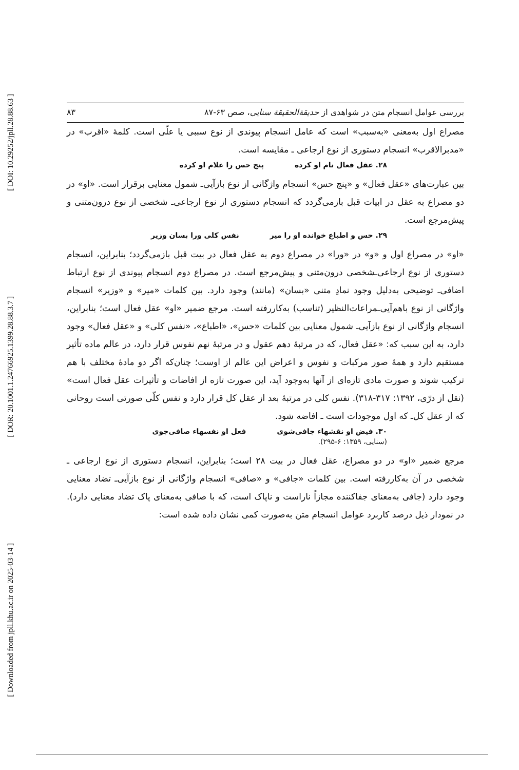[ DOI: 10.29252/jpll.28.88.63 ]
[ DOR: 20.1001.1.24766925.1399.28.88.3.7 ]
[ Downloaded from jpll.khu.ac.ir on 2025-03-14 ]
بررسی عوامل انسجام متن در شواهدی از حدیقة‌الحقیقة سنایی، صص ۶۳-۸۷ ۸۳
مصراع اول به‌معنی «به‌سبب» است که عامل انسجام پیوندی از نوع سببی یا علّی است. کلمهٔ «اقرب» در «مدبرالاقرب» انسجام دستوری از نوع ارجاعی ـ مقایسه است.
۲۸. عقل فعال نام او کرده پنج حس را غلام او کرده
بین عبارت‌های «عقل فعال» و «پنج حس» انسجام واژگانی از نوع بازآیی‌ـ شمول معنایی برقرار است. «او» در دو مصراع به عقل در ابیات قبل بازمی‌گردد که انسجام دستوری از نوع ارجاعی‌ـ شخصی از نوع درون‌متنی و پیش‌مرجع است.
۲۹. حس و اطباع خوانده او را میر نفس کلی ورا بسان وزیر
«او» در مصراع اول و «و» در «ورا» در مصراع دوم به عقل فعال در بیت قبل بازمی‌گردد؛ بنابراین، انسجام دستوری از نوع ارجاعی‌ـشخصی درون‌متنی و پیش‌مرجع است. در مصراع دوم انسجام پیوندی از نوع ارتباط اضافی‌ـ توضیحی به‌دلیل وجود نمادِ متنی «بسان» (مانند) وجود دارد. بین کلمات «میر» و «وزیر» انسجام واژگانی از نوع باهم‌آیی‌ـمراعات‌النظیر (تناسب) به‌کاررفته است. مرجع ضمیر «او» عقل فعال است؛ بنابراین، انسجام واژگانی از نوع بازآیی‌ـ شمول معنایی بین کلمات «حس»، «اطباع»، «نفس کلی» و «عقل فعال» وجود دارد، به این سبب که: «عقل فعال، که در مرتبهٔ دهم عقول و در مرتبهٔ نهم نفوس قرار دارد، در عالم ماده تأثیر مستقیم دارد و همهٔ صور مرکبات و نفوس و اعراض این عالم از اوست؛ چنان‌که اگر دو مادهٔ مختلف با هم ترکیب شوند و صورت مادی تازه‌ای از آنها به‌وجود آید، این صورت تازه از افاضات و تأثیرات عقل فعال است» (نقل از درّی، ۱۳۹۲: ۳۱۷-۳۱۸). نفس کلی در مرتبهٔ بعد از عقل کل قرار دارد و نفس کلّی صورتی است روحانی که از عقل کل‌ـ که اول موجودات است ـ افاضه شود.
۳۰. فیض او نقشهاء جافی‌شوی فعل او نفسهاء صافی‌جوی
(سنایی، ۱۳۵۹: ۶-۲۹۵).
مرجع ضمیر «او» در دو مصراع، عقل فعال در بیت ۲۸ است؛ بنابراین، انسجام دستوری از نوع ارجاعی ـ شخصی در آن به‌کاررفته است. بین کلمات «جافی» و «صافی» انسجام واژگانی از نوع بازآیی‌ـ تضاد معنایی وجود دارد (جافی به‌معنای جفاکننده مجازاً ناراست و ناپاک است، که با صافی به‌معنای پاک تضاد معنایی دارد). در نمودار ذیل درصد کاربرد عوامل انسجام متن به‌صورت کمی نشان داده شده است: